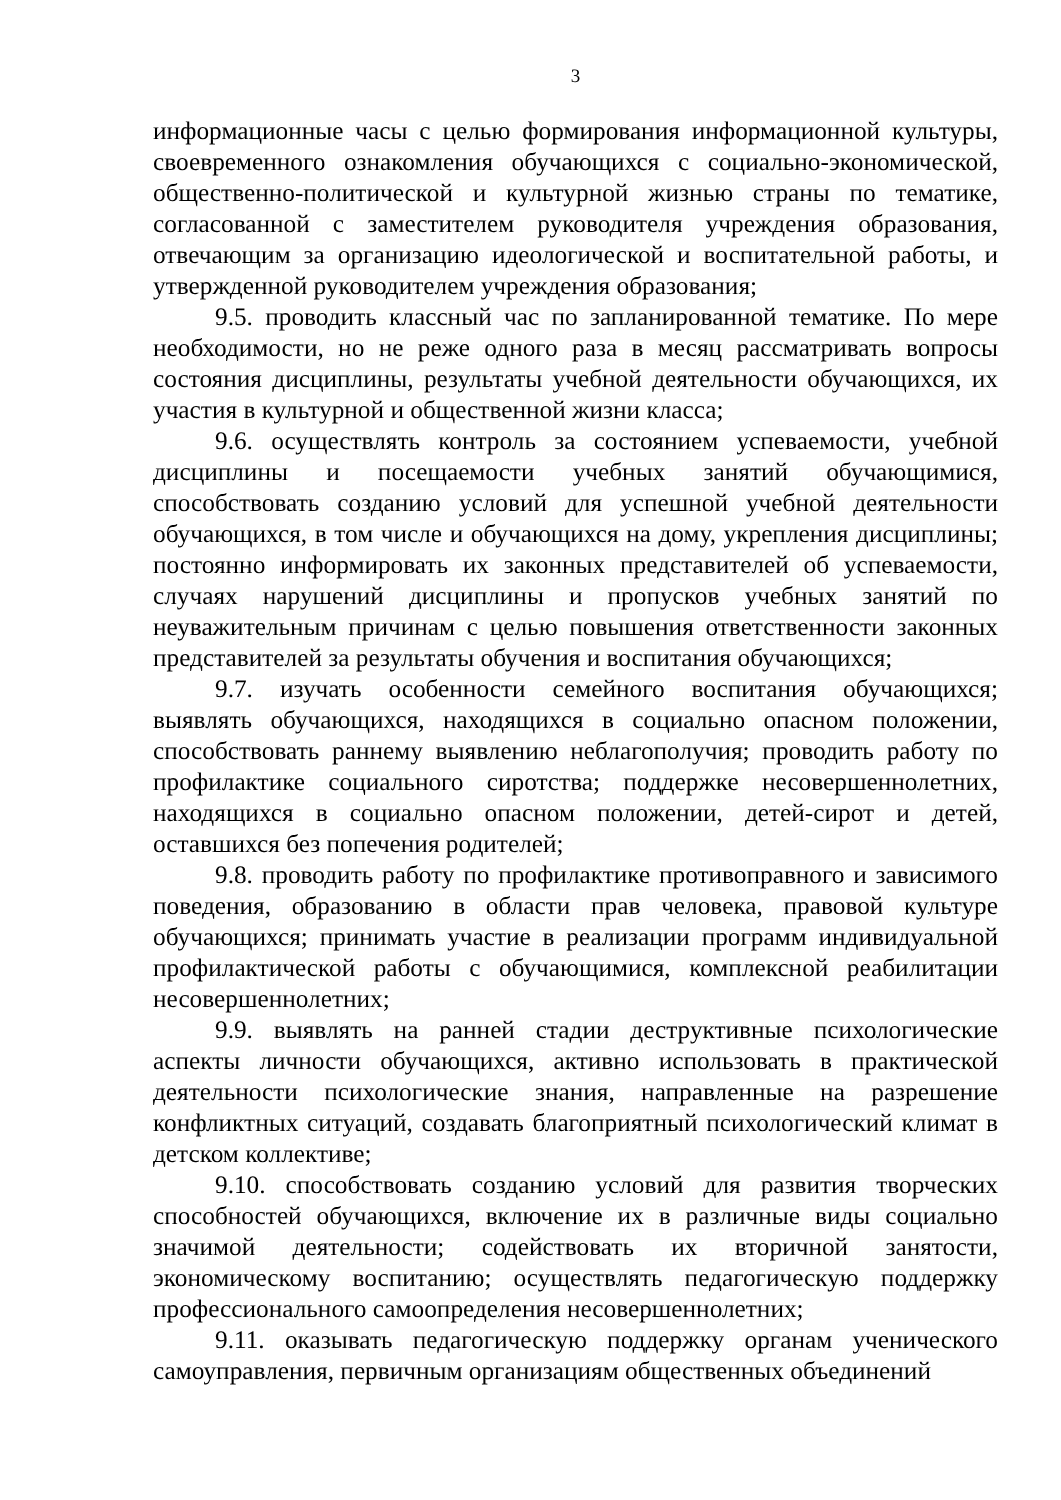3
информационные часы с целью формирования информационной культуры, своевременного ознакомления обучающихся с социально-экономической, общественно-политической и культурной жизнью страны по тематике, согласованной с заместителем руководителя учреждения образования, отвечающим за организацию идеологической и воспитательной работы, и утвержденной руководителем учреждения образования;
9.5. проводить классный час по запланированной тематике. По мере необходимости, но не реже одного раза в месяц рассматривать вопросы состояния дисциплины, результаты учебной деятельности обучающихся, их участия в культурной и общественной жизни класса;
9.6. осуществлять контроль за состоянием успеваемости, учебной дисциплины и посещаемости учебных занятий обучающимися, способствовать созданию условий для успешной учебной деятельности обучающихся, в том числе и обучающихся на дому, укрепления дисциплины; постоянно информировать их законных представителей об успеваемости, случаях нарушений дисциплины и пропусков учебных занятий по неуважительным причинам с целью повышения ответственности законных представителей за результаты обучения и воспитания обучающихся;
9.7. изучать особенности семейного воспитания обучающихся; выявлять обучающихся, находящихся в социально опасном положении, способствовать раннему выявлению неблагополучия; проводить работу по профилактике социального сиротства; поддержке несовершеннолетних, находящихся в социально опасном положении, детей-сирот и детей, оставшихся без попечения родителей;
9.8. проводить работу по профилактике противоправного и зависимого поведения, образованию в области прав человека, правовой культуре обучающихся; принимать участие в реализации программ индивидуальной профилактической работы с обучающимися, комплексной реабилитации несовершеннолетних;
9.9. выявлять на ранней стадии деструктивные психологические аспекты личности обучающихся, активно использовать в практической деятельности психологические знания, направленные на разрешение конфликтных ситуаций, создавать благоприятный психологический климат в детском коллективе;
9.10. способствовать созданию условий для развития творческих способностей обучающихся, включение их в различные виды социально значимой деятельности; содействовать их вторичной занятости, экономическому воспитанию; осуществлять педагогическую поддержку профессионального самоопределения несовершеннолетних;
9.11. оказывать педагогическую поддержку органам ученического самоуправления, первичным организациям общественных объединений